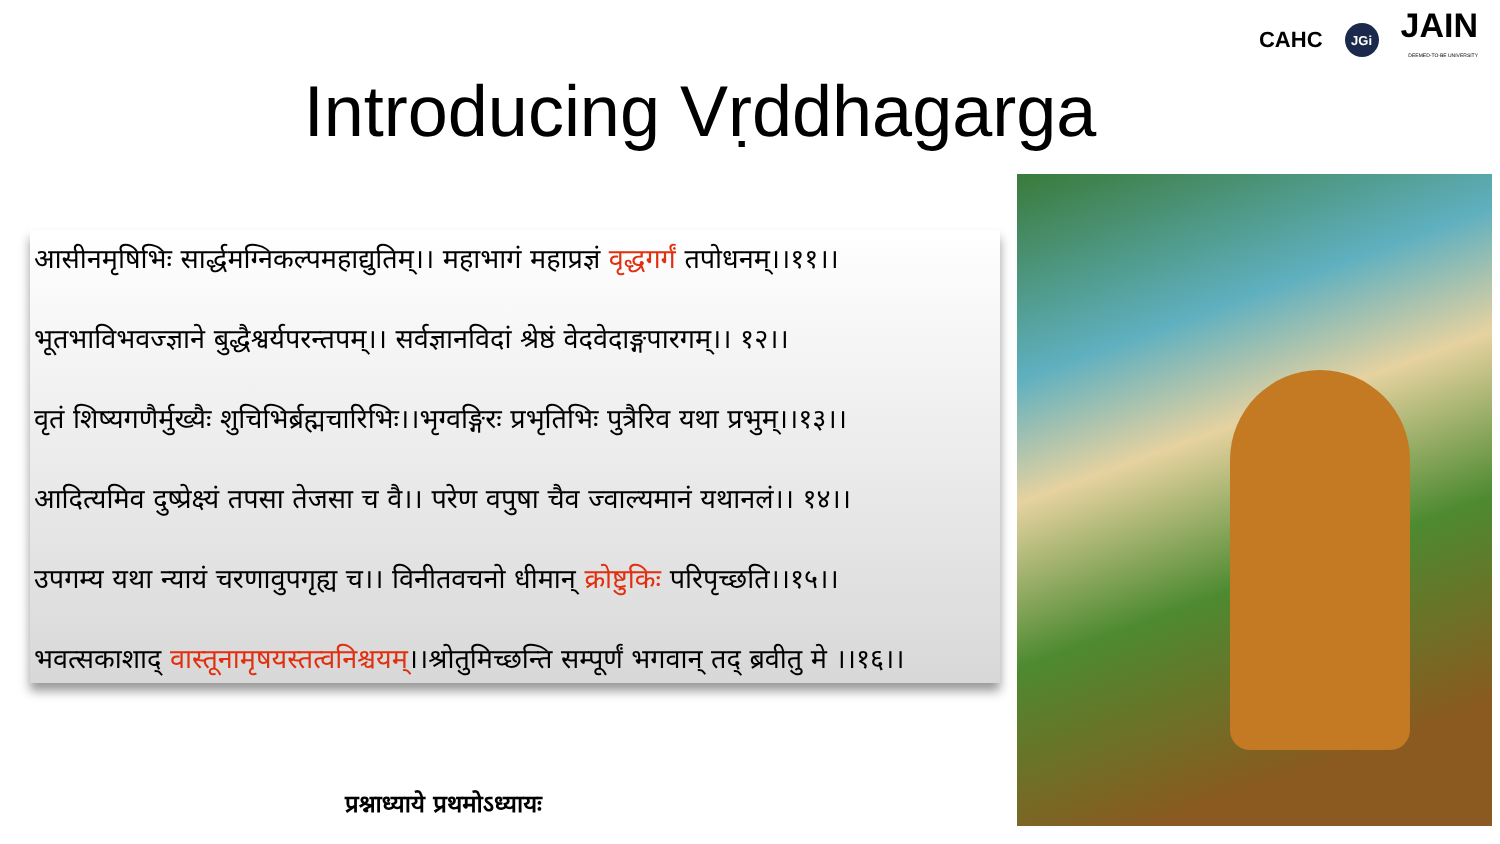CAHC JGi JAIN
DEEMED-TO-BE UNIVERSITY
Introducing Vṛddhagarga
आसीनमृषिभिः सार्द्धमग्निकल्पमहाद्युतिम्।। महाभागं महाप्रज्ञं वृद्धगर्गं तपोधनम्।।११।।
भूतभाविभवज्ज्ञाने बुद्धैश्वर्यपरन्तपम्।। सर्वज्ञानविदां श्रेष्ठं वेदवेदाङ्गपारगम्।। १२।।
वृतं शिष्यगणैर्मुख्यैः शुचिभिर्ब्रह्मचारिभिः।।भृग्वङ्गिरः प्रभृतिभिः पुत्रैरिव यथा प्रभुम्।।१३।।
आदित्यमिव दुष्प्रेक्ष्यं तपसा तेजसा च वै।। परेण वपुषा चैव ज्वाल्यमानं यथानलं।। १४।।
उपगम्य यथा न्यायं चरणावुपगृह्य च।। विनीतवचनो धीमान् क्रोष्टुकिः परिपृच्छति।।१५।।
भवत्सकाशाद् वास्तूनामृषयस्तत्वनिश्चयम्।।श्रोतुमिच्छन्ति सम्पूर्णं भगवान् तद् ब्रवीतु मे ।।१६।।
प्रश्नाध्याये प्रथमोऽध्यायः